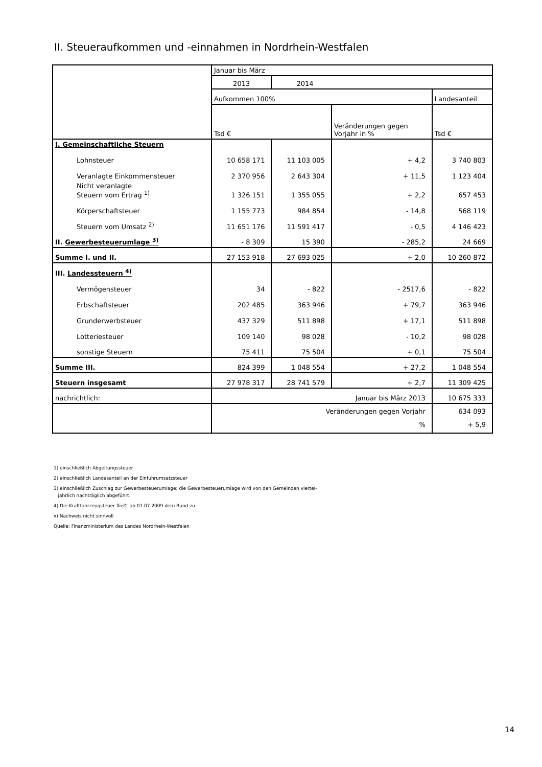II. Steueraufkommen und -einnahmen in Nordrhein-Westfalen
| | Januar bis März | | | |
| --- | --- | --- | --- | --- |
| | 2013 | 2014 | | |
| | Aufkommen 100% | | | Landesanteil |
| | Tsd € | | Veränderungen gegen Vorjahr in % | Tsd € |
| I. Gemeinschaftliche Steuern | | | | |
| Lohnsteuer | 10 658 171 | 11 103 005 | + 4,2 | 3 740 803 |
| Veranlagte Einkommensteuer | 2 370 956 | 2 643 304 | + 11,5 | 1 123 404 |
| Nicht veranlagte Steuern vom Ertrag <sup>1)</sup> | 1 326 151 | 1 355 055 | + 2,2 | 657 453 |
| Körperschaftsteuer | 1 155 773 | 984 854 | - 14,8 | 568 119 |
| Steuern vom Umsatz <sup>2)</sup> | 11 651 176 | 11 591 417 | - 0,5 | 4 146 423 |
| II. Gewerbesteuerumlage <sup>3)</sup> | - 8 309 | 15 390 | - 285,2 | 24 669 |
| Summe I. und II. | 27 153 918 | 27 693 025 | + 2,0 | 10 260 872 |
| III. Landessteuern <sup>4)</sup> | | | | |
| Vermögensteuer | 34 | - 822 | - 2517,6 | - 822 |
| Erbschaftsteuer | 202 485 | 363 946 | + 79,7 | 363 946 |
| Grunderwerbsteuer | 437 329 | 511 898 | + 17,1 | 511 898 |
| Lotteriesteuer | 109 140 | 98 028 | - 10,2 | 98 028 |
| sonstige Steuern | 75 411 | 75 504 | + 0,1 | 75 504 |
| Summe III. | 824 399 | 1 048 554 | + 27,2 | 1 048 554 |
| Steuern insgesamt | 27 978 317 | 28 741 579 | + 2,7 | 11 309 425 |
| nachrichtlich: | Januar bis März 2013 | | | 10 675 333 |
| | Veränderungen gegen Vorjahr % | | | 634 093 + 5,9 |
1) einschließlich Abgeltungssteuer
2) einschließlich Landesanteil an der Einfuhrumsatzsteuer
3) einschließlich Zuschlag zur Gewerbesteuerumlage; die Gewerbesteuerumlage wird von den Gemeinden viertel-
jährlich nachträglich abgeführt.
4) Die Kraftfahrzeugsteuer fließt ab 01.07.2009 dem Bund zu.
x) Nachweis nicht sinnvoll
Quelle: Finanzministerium des Landes Nordrhein-Westfalen
14